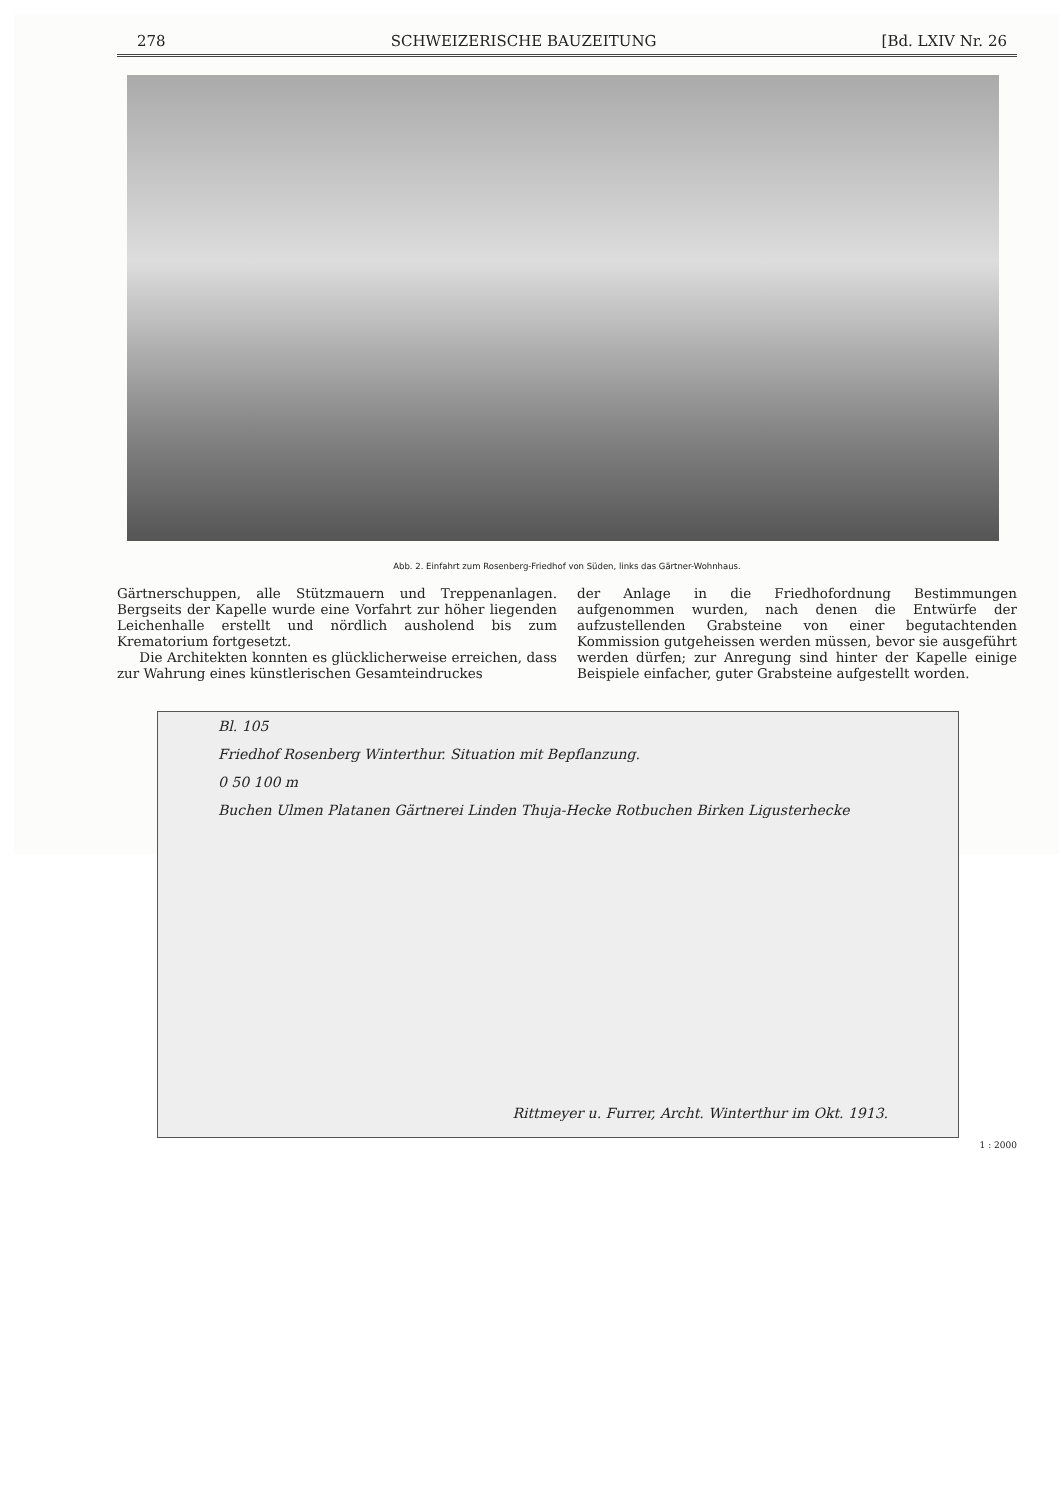278 SCHWEIZERISCHE BAUZEITUNG [Bd. LXIV Nr. 26
Abb. 2. Einfahrt zum Rosenberg-Friedhof von Süden, links das Gärtner-Wohnhaus.
Gärtnerschuppen, alle Stützmauern und Treppenanlagen. Bergseits der Kapelle wurde eine Vorfahrt zur höher liegenden Leichenhalle erstellt und nördlich ausholend bis zum Krematorium fortgesetzt.
Die Architekten konnten es glücklicherweise erreichen, dass zur Wahrung eines künstlerischen Gesamteindruckes
der Anlage in die Friedhofordnung Bestimmungen aufgenommen wurden, nach denen die Entwürfe der aufzustellenden Grabsteine von einer begutachtenden Kommission gutgeheissen werden müssen, bevor sie ausgeführt werden dürfen; zur Anregung sind hinter der Kapelle einige Beispiele einfacher, guter Grabsteine aufgestellt worden.
Bl. 105
Friedhof Rosenberg Winterthur. Situation mit Bepflanzung.
0 50 100 m
Buchen Ulmen Platanen Gärtnerei Linden Thuja-Hecke Rotbuchen Birken Ligusterhecke
Rittmeyer u. Furrer, Archt. Winterthur im Okt. 1913.
1 : 2000